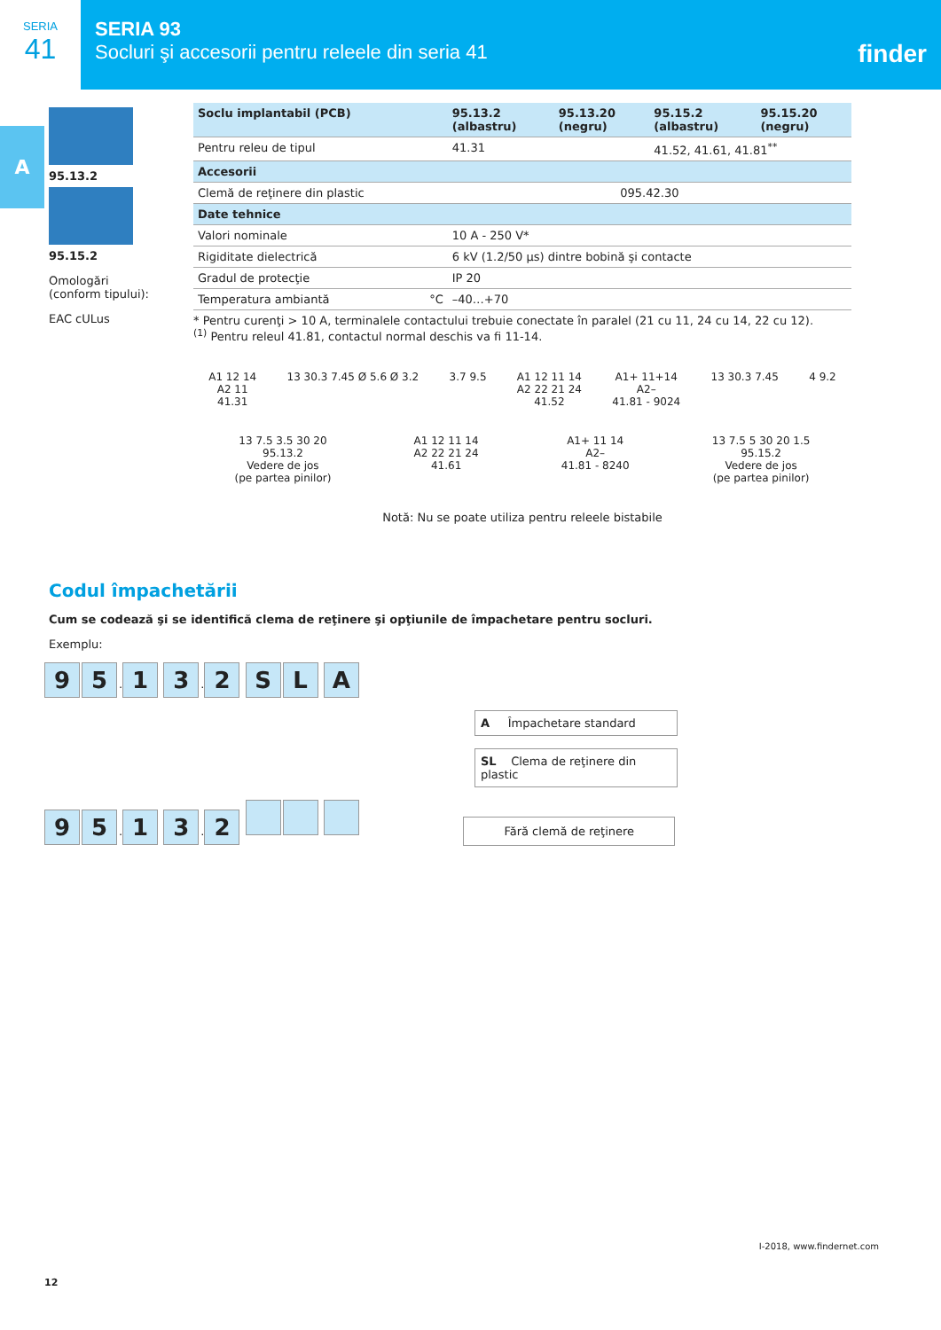SERIA
41
SERIA 93
Socluri şi accesorii pentru releele din seria 41
finder
A
95.13.2
95.15.2
Omologări
(conform tipului):
EAC cULus
| Soclu implantabil (PCB) | 95.13.2 (albastru) | 95.13.20 (negru) | 95.15.2 (albastru) | 95.15.20 (negru) |
| Pentru releu de tipul | 41.31 | | 41.52, 41.61, 41.81<sup>**</sup> | |
| Accesorii | | | | |
| Clemă de reţinere din plastic | 095.42.30 | | | |
| Date tehnice | | | | |
| Valori nominale | 10 A - 250 V* | | | |
| Rigiditate dielectrică | 6 kV (1.2/50 µs) dintre bobină şi contacte | | | |
| Gradul de protecţie | IP 20 | | | |
| Temperatura ambiantă °C | –40…+70 | | | |
* Pentru curenţi > 10 A, terminalele contactului trebuie conectate în paralel (21 cu 11, 24 cu 14, 22 cu 12).
<sup>(1)</sup> Pentru releul 41.81, contactul normal deschis va fi 11-14.
A1 12 14
A2 11
41.31
13 30.3 7.45 Ø 5.6 Ø 3.2 3.7 9.5 A1 12 11 14
A2 22 21 24
41.52
A1+ 11+14
A2–
41.81 - 9024
13 30.3 7.45 4 9.2
13 7.5 3.5 30 20
95.13.2
Vedere de jos
(pe partea pinilor)
A1 12 11 14
A2 22 21 24
41.61
A1+ 11 14
A2–
41.81 - 8240
13 7.5 5 30 20 1.5
95.15.2
Vedere de jos
(pe partea pinilor)
Notă: Nu se poate utiliza pentru releele bistabile
Codul împachetării
Cum se codează şi se identifică clema de reţinere şi opţiunile de împachetare pentru socluri.
Exemplu:
9 5. 1 3. 2 SL A
A Împachetare standard
SL Clema de reţinere din plastic
9 5. 1 3. 2 Fără clemă de reţinere
12
I-2018, www.findernet.com